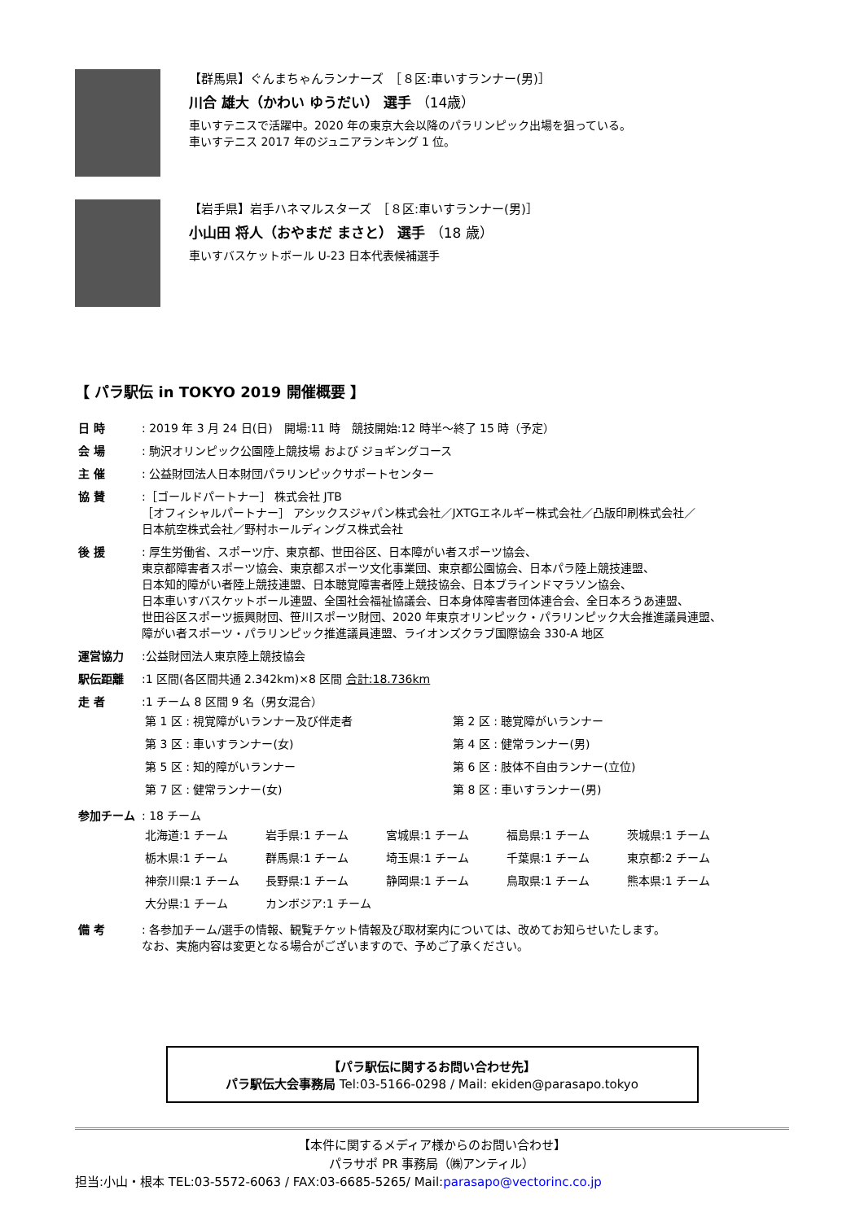【群馬県】ぐんまちゃんランナーズ　［８区:車いすランナー(男)］
川合 雄大（かわい ゆうだい） 選手 （14歳）
車いすテニスで活躍中。2020 年の東京大会以降のパラリンピック出場を狙っている。
車いすテニス 2017 年のジュニアランキング 1 位。
【岩手県】岩手ハネマルスターズ　［８区:車いすランナー(男)］
小山田 将人（おやまだ まさと） 選手 （18 歳）
車いすバスケットボール U-23 日本代表候補選手
【 パラ駅伝 in TOKYO 2019 開催概要 】
| 日 時 | : 2019 年 3 月 24 日(日) 開場:11 時 競技開始:12 時半～終了 15 時（予定） |
| 会 場 | : 駒沢オリンピック公園陸上競技場 および ジョギングコース |
| 主 催 | : 公益財団法人日本財団パラリンピックサポートセンター |
| 協 賛 | :［ゴールドパートナー］ 株式会社 JTB ［オフィシャルパートナー］ アシックスジャパン株式会社／JXTGエネルギー株式会社／凸版印刷株式会社／ 日本航空株式会社／野村ホールディングス株式会社 |
| 後 援 | : 厚生労働省、スポーツ庁、東京都、世田谷区、日本障がい者スポーツ協会、 東京都障害者スポーツ協会、東京都スポーツ文化事業団、東京都公園協会、日本パラ陸上競技連盟、 日本知的障がい者陸上競技連盟、日本聴覚障害者陸上競技協会、日本ブラインドマラソン協会、 日本車いすバスケットボール連盟、全国社会福祉協議会、日本身体障害者団体連合会、全日本ろうあ連盟、 世田谷区スポーツ振興財団、笹川スポーツ財団、2020 年東京オリンピック・パラリンピック大会推進議員連盟、 障がい者スポーツ・パラリンピック推進議員連盟、ライオンズクラブ国際協会 330-A 地区 |
| 運営協力 | :公益財団法人東京陸上競技協会 |
| 駅伝距離 | :1 区間(各区間共通 2.342km)×8 区間 合計:18.736km |
| 走 者 | :1 チーム 8 区間 9 名（男女混合） / 第 1 区 : 視覚障がいランナー及び伴走者 / 第 2 区 : 聴覚障がいランナー / / 第 3 区 : 車いすランナー(女) / 第 4 区 : 健常ランナー(男) / / 第 5 区 : 知的障がいランナー / 第 6 区 : 肢体不自由ランナー(立位) / / 第 7 区 : 健常ランナー(女) / 第 8 区 : 車いすランナー(男) / |
| 参加チーム | : 18 チーム / 北海道:1 チーム / 岩手県:1 チーム / 宮城県:1 チーム / 福島県:1 チーム / 茨城県:1 チーム / / 栃木県:1 チーム / 群馬県:1 チーム / 埼玉県:1 チーム / 千葉県:1 チーム / 東京都:2 チーム / / 神奈川県:1 チーム / 長野県:1 チーム / 静岡県:1 チーム / 鳥取県:1 チーム / 熊本県:1 チーム / / 大分県:1 チーム / カンボジア:1 チーム / / / / |
| 備 考 | : 各参加チーム/選手の情報、観覧チケット情報及び取材案内については、改めてお知らせいたします。 なお、実施内容は変更となる場合がございますので、予めご了承ください。 |
【パラ駅伝に関するお問い合わせ先】
パラ駅伝大会事務局 Tel:03-5166-0298 / Mail: ekiden@parasapo.tokyo
【本件に関するメディア様からのお問い合わせ】
パラサポ PR 事務局（㈱アンティル）
担当:小山・根本 TEL:03-5572-6063 / FAX:03-6685-5265/ Mail:parasapo@vectorinc.co.jp